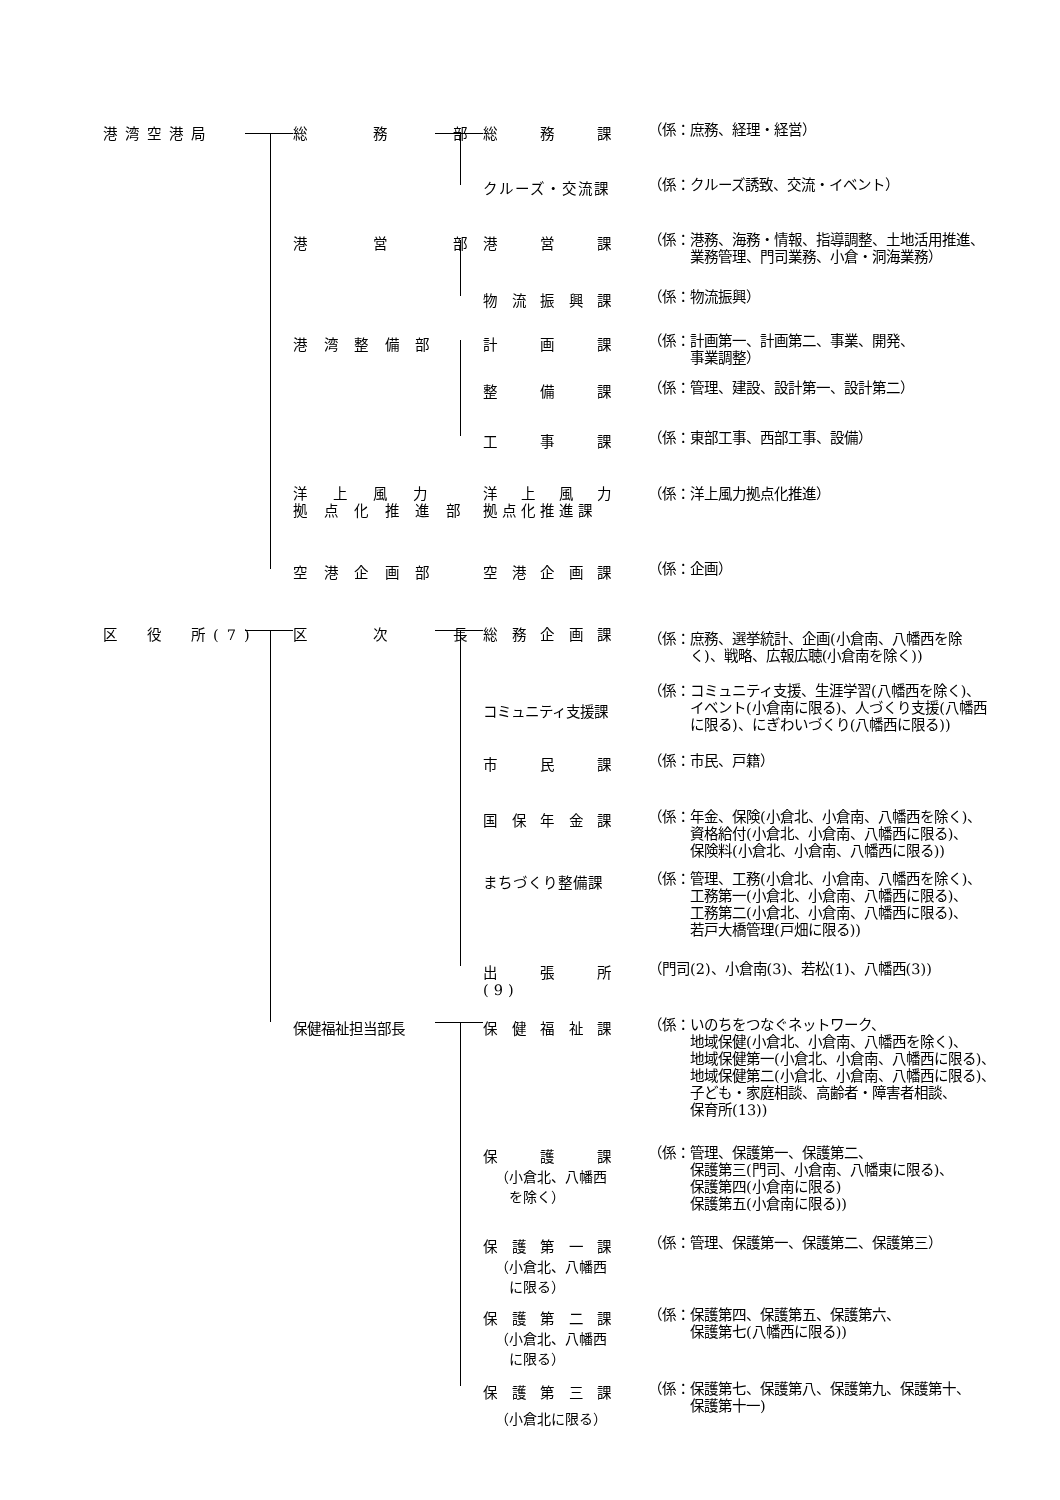港湾空港局 総　　　務　　　部 総　　務　　課
（係：庶務、経理・経営）
クルーズ・交流課
（係：クルーズ誘致、交流・イベント）
港　　　営　　　部 港　　営　　課
（係：港務、海務・情報、指導調整、土地活用推進、
　　　業務管理、門司業務、小倉・洞海業務）
物 流 振 興 課
（係：物流振興）
港 湾 整 備 部 計　　画　　課
（係：計画第一、計画第二、事業、開発、
　　　事業調整）
整　　備　　課
（係：管理、建設、設計第一、設計第二）
工　　事　　課
（係：東部工事、西部工事、設備）
洋　上　風　力
拠 点 化 推 進 部
洋　上　風　力
拠点化推進課
（係：洋上風力拠点化推進）
空 港 企 画 部 空 港 企 画 課
（係：企画）
区　役　所(7) 区　　　次　　　長 総 務 企 画 課
（係：庶務、選挙統計、企画(小倉南、八幡西を除
　　　く)、戦略、広報広聴(小倉南を除く))
コミュニティ支援課
（係：コミュニティ支援、生涯学習(八幡西を除く)、
　　　イベント(小倉南に限る)、人づくり支援(八幡西
　　　に限る)、にぎわいづくり(八幡西に限る))
市　　民　　課
（係：市民、戸籍）
国 保 年 金 課
（係：年金、保険(小倉北、小倉南、八幡西を除く)、
　　　資格給付(小倉北、小倉南、八幡西に限る)、
　　　保険料(小倉北、小倉南、八幡西に限る))
まちづくり整備課
（係：管理、工務(小倉北、小倉南、八幡西を除く)、
　　　工務第一(小倉北、小倉南、八幡西に限る)、
　　　工務第二(小倉北、小倉南、八幡西に限る)、
　　　若戸大橋管理(戸畑に限る))
出　　張　　所(9)
（門司(2)、小倉南(3)、若松(1)、八幡西(3))
保健福祉担当部長 保 健 福 祉 課
（係：いのちをつなぐネットワーク、
　　　地域保健(小倉北、小倉南、八幡西を除く)、
　　　地域保健第一(小倉北、小倉南、八幡西に限る)、
　　　地域保健第二(小倉北、小倉南、八幡西に限る)、
　　　子ども・家庭相談、高齢者・障害者相談、
　　　保育所(13))
保　　護　　課
（小倉北、八幡西
　を除く）
（係：管理、保護第一、保護第二、
　　　保護第三(門司、小倉南、八幡東に限る)、
　　　保護第四(小倉南に限る)
　　　保護第五(小倉南に限る))
保 護 第 一 課
（小倉北、八幡西
　に限る）
（係：管理、保護第一、保護第二、保護第三）
保 護 第 二 課
（小倉北、八幡西
　に限る）
（係：保護第四、保護第五、保護第六、
　　　保護第七(八幡西に限る))
保 護 第 三 課
（小倉北に限る）
（係：保護第七、保護第八、保護第九、保護第十、
　　　保護第十一)